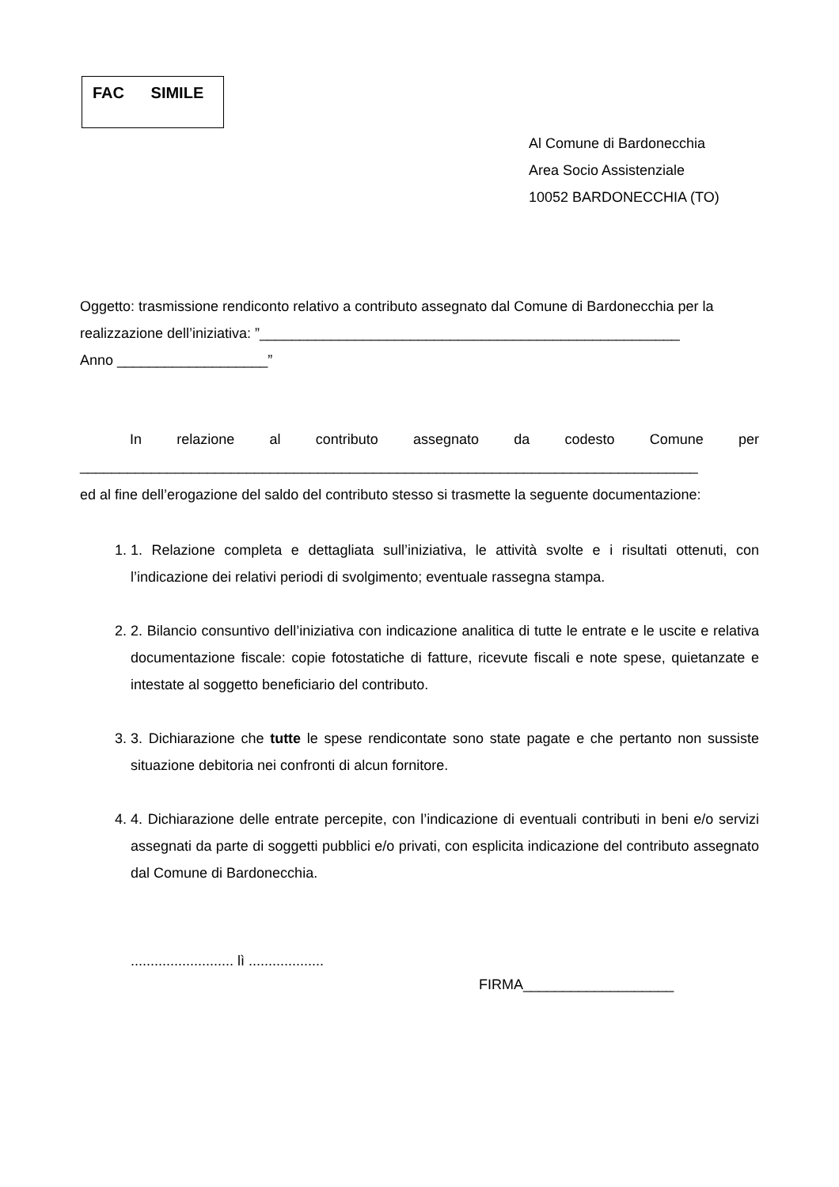FAC SIMILE
Al Comune di Bardonecchia
Area Socio Assistenziale
10052 BARDONECCHIA (TO)
Oggetto: trasmissione rendiconto relativo a contributo assegnato dal Comune di Bardonecchia per la realizzazione dell’iniziativa: ”_____________________________________________________
Anno ___________________”
In relazione al contributo assegnato da codesto Comune per
______________________________________________________________________________
ed al fine dell’erogazione del saldo del contributo stesso si trasmette la seguente documentazione:
1. 1. Relazione completa e dettagliata sull’iniziativa, le attività svolte e i risultati ottenuti, con l’indicazione dei relativi periodi di svolgimento; eventuale rassegna stampa.
2. 2. Bilancio consuntivo dell’iniziativa con indicazione analitica di tutte le entrate e le uscite e relativa documentazione fiscale: copie fotostatiche di fatture, ricevute fiscali e note spese, quietanzate e intestate al soggetto beneficiario del contributo.
3. 3. Dichiarazione che tutte le spese rendicontate sono state pagate e che pertanto non sussiste situazione debitoria nei confronti di alcun fornitore.
4. 4. Dichiarazione delle entrate percepite, con l’indicazione di eventuali contributi in beni e/o servizi assegnati da parte di soggetti pubblici e/o privati, con esplicita indicazione del contributo assegnato dal Comune di Bardonecchia.
.......................... lì ...................
FIRMA___________________